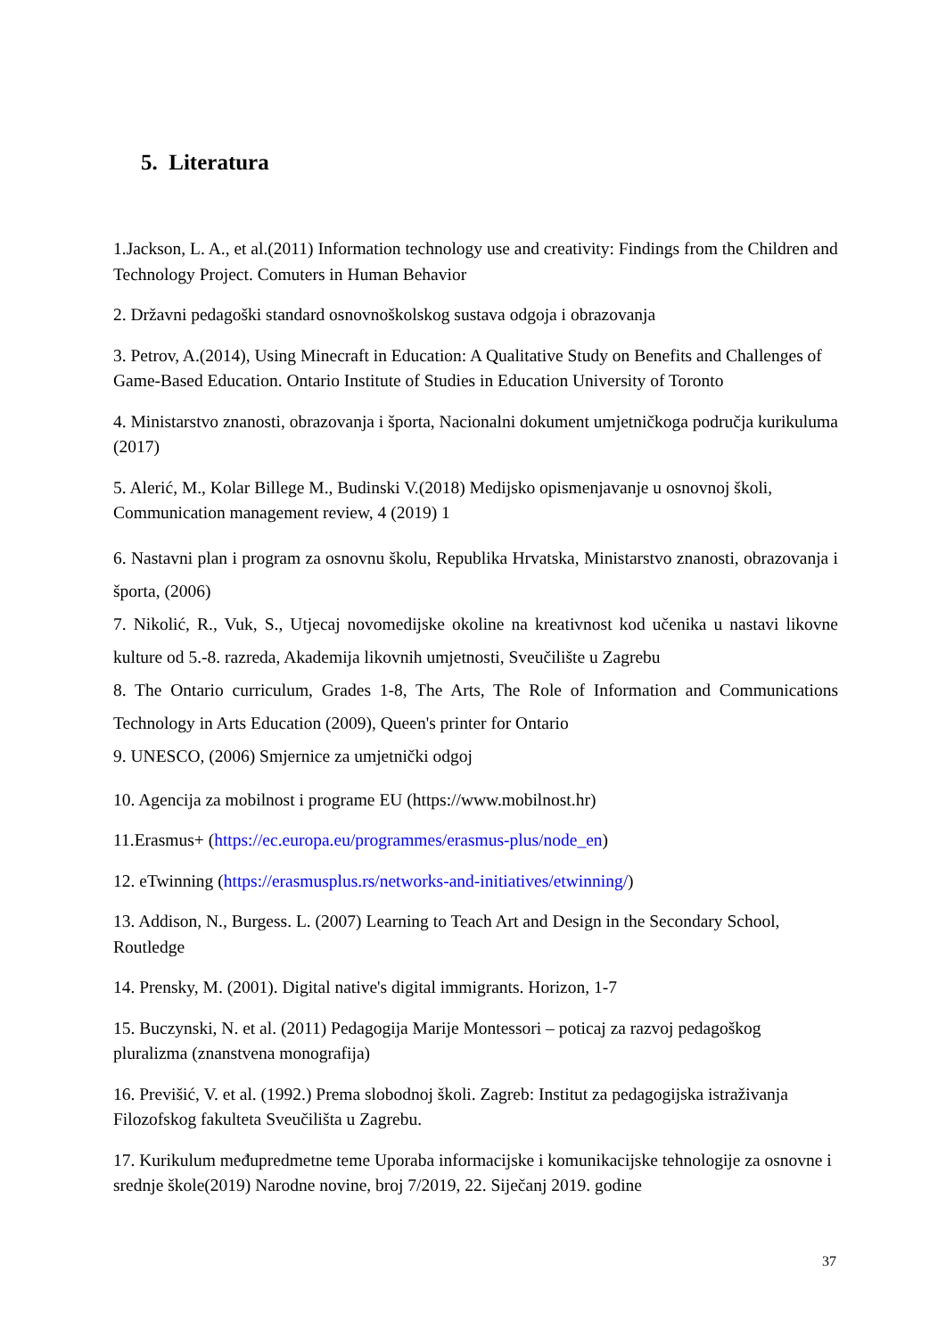5. Literatura
1.Jackson, L. A., et al.(2011) Information technology use and creativity: Findings from the Children and Technology Project. Comuters in Human Behavior
2. Državni pedagoški standard osnovnoškolskog sustava odgoja i obrazovanja
3. Petrov, A.(2014), Using Minecraft in Education: A Qualitative Study on Benefits and Challenges of Game-Based Education. Ontario Institute of Studies in Education University of Toronto
4. Ministarstvo znanosti, obrazovanja i športa, Nacionalni dokument umjetničkoga područja kurikuluma (2017)
5. Alerić, M., Kolar Billege M., Budinski V.(2018) Medijsko opismenjavanje u osnovnoj školi, Communication management review, 4 (2019) 1
6. Nastavni plan i program za osnovnu školu, Republika Hrvatska, Ministarstvo znanosti, obrazovanja i športa, (2006)
7. Nikolić, R., Vuk, S., Utjecaj novomedijske okoline na kreativnost kod učenika u nastavi likovne kulture od 5.-8. razreda, Akademija likovnih umjetnosti, Sveučilište u Zagrebu
8. The Ontario curriculum, Grades 1-8, The Arts, The Role of Information and Communications Technology in Arts Education (2009), Queen's printer for Ontario
9. UNESCO, (2006) Smjernice za umjetnički odgoj
10. Agencija za mobilnost i programe EU (https://www.mobilnost.hr)
11.Erasmus+ (https://ec.europa.eu/programmes/erasmus-plus/node_en)
12. eTwinning (https://erasmusplus.rs/networks-and-initiatives/etwinning/)
13. Addison, N., Burgess. L. (2007) Learning to Teach Art and Design in the Secondary School, Routledge
14. Prensky, M. (2001). Digital native's digital immigrants. Horizon, 1-7
15. Buczynski, N. et al. (2011) Pedagogija Marije Montessori – poticaj za razvoj pedagoškog pluralizma (znanstvena monografija)
16. Previšić, V. et al. (1992.) Prema slobodnoj školi. Zagreb: Institut za pedagogijska istraživanja Filozofskog fakulteta Sveučilišta u Zagrebu.
17. Kurikulum međupredmetne teme Uporaba informacijske i komunikacijske tehnologije za osnovne i srednje škole(2019) Narodne novine, broj 7/2019, 22. Siječanj 2019. godine
37